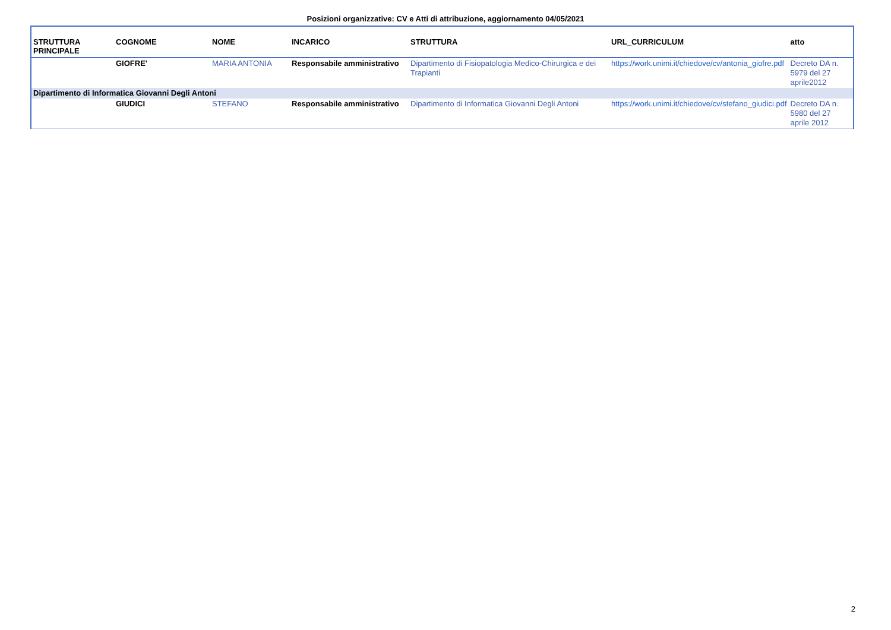Posizioni organizzative: CV e Atti di attribuzione, aggiornamento 04/05/2021
| STRUTTURA PRINCIPALE | COGNOME | NOME | INCARICO | STRUTTURA | URL_CURRICULUM | atto |
| --- | --- | --- | --- | --- | --- | --- |
| | GIOFRE' | MARIA ANTONIA | Responsabile amministrativo | Dipartimento di Fisiopatologia Medico-Chirurgica e dei Trapianti | https://work.unimi.it/chiedove/cv/antonia_giofre.pdf | Decreto DA n. 5979 del 27 aprile2012 |
| Dipartimento di Informatica Giovanni Degli Antoni | | | | | | |
| | GIUDICI | STEFANO | Responsabile amministrativo | Dipartimento di Informatica Giovanni Degli Antoni | https://work.unimi.it/chiedove/cv/stefano_giudici.pdf | Decreto DA n. 5980 del 27 aprile 2012 |
2